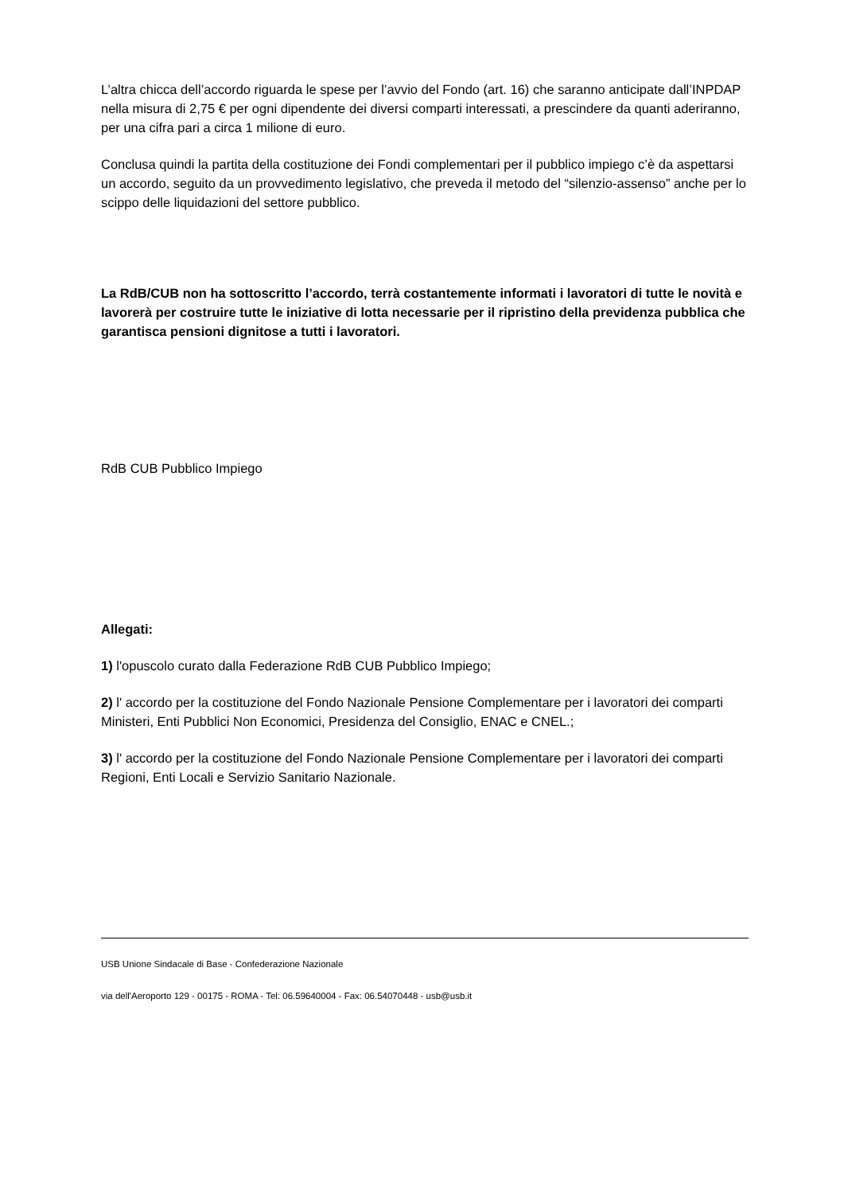L’altra chicca dell’accordo riguarda le spese per l’avvio del Fondo (art. 16) che saranno anticipate dall’INPDAP nella misura di 2,75 € per ogni dipendente dei diversi comparti interessati, a prescindere da quanti aderiranno, per una cifra pari a circa 1 milione di euro.
Conclusa quindi la partita della costituzione dei Fondi complementari per il pubblico impiego c’è da aspettarsi un accordo, seguito da un provvedimento legislativo, che preveda il metodo del “silenzio-assenso” anche per lo scippo delle liquidazioni del settore pubblico.
La RdB/CUB non ha sottoscritto l’accordo, terrà costantemente informati i lavoratori di tutte le novità e lavorerà per costruire tutte le iniziative di lotta necessarie per il ripristino della previdenza pubblica che garantisca pensioni dignitose a tutti i lavoratori.
RdB CUB Pubblico Impiego
Allegati:
1) l'opuscolo curato dalla Federazione RdB CUB Pubblico Impiego;
2) l' accordo per la costituzione del Fondo Nazionale Pensione Complementare per i lavoratori dei comparti Ministeri, Enti Pubblici Non Economici, Presidenza del Consiglio, ENAC e CNEL.;
3) l' accordo per la costituzione del Fondo Nazionale Pensione Complementare per i lavoratori dei comparti Regioni, Enti Locali e Servizio Sanitario Nazionale.
USB Unione Sindacale di Base - Confederazione Nazionale
via dell'Aeroporto 129 - 00175 - ROMA - Tel: 06.59640004 - Fax: 06.54070448 - usb@usb.it